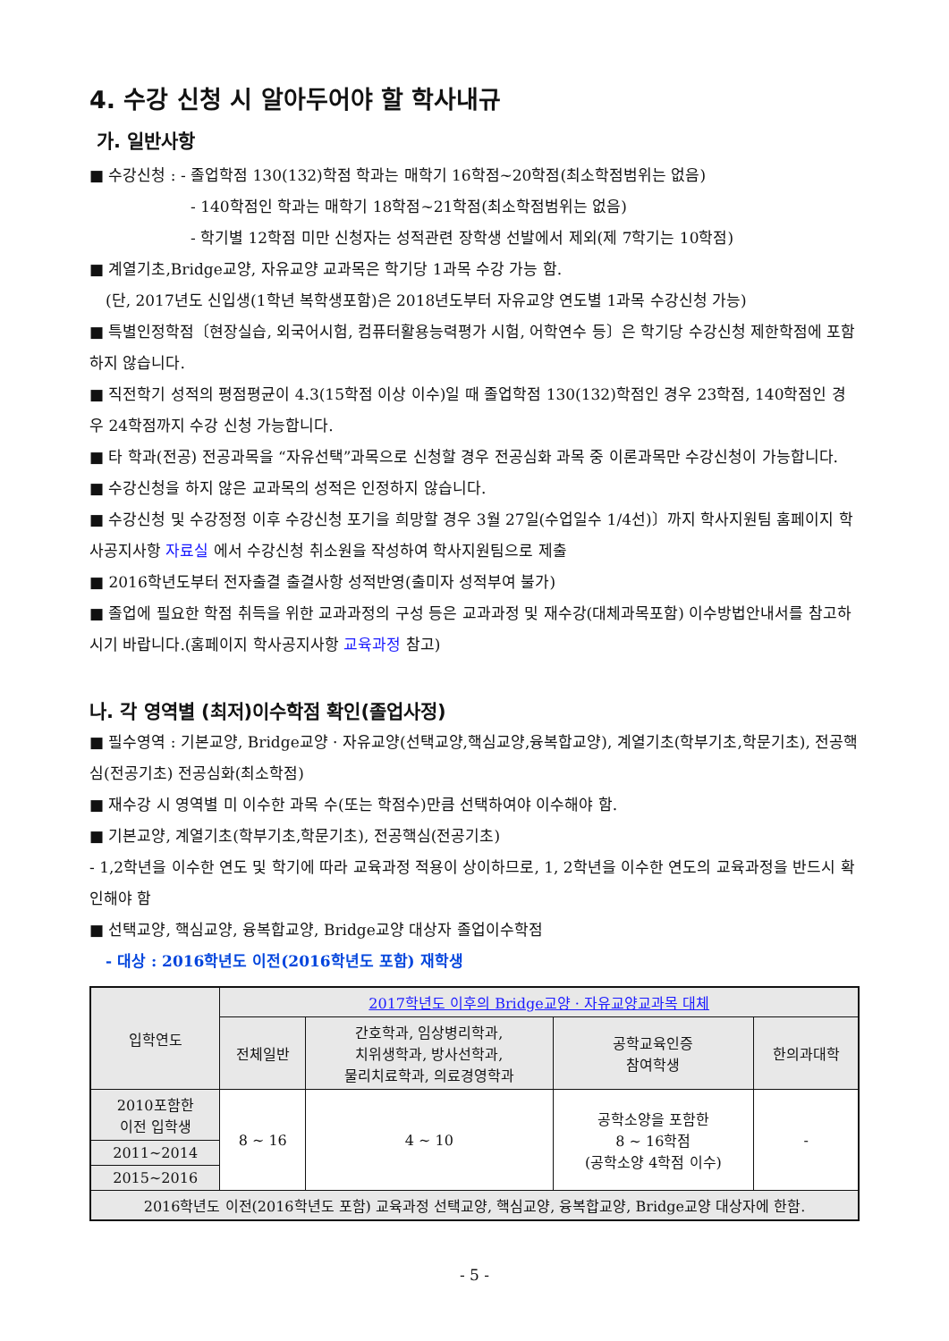4. 수강 신청 시 알아두어야 할 학사내규
가. 일반사항
■ 수강신청 : - 졸업학점 130(132)학점 학과는 매학기 16학점~20학점(최소학점범위는 없음)
- 140학점인 학과는 매학기 18학점~21학점(최소학점범위는 없음)
- 학기별 12학점 미만 신청자는 성적관련 장학생 선발에서 제외(제 7학기는 10학점)
■ 계열기초,Bridge교양, 자유교양 교과목은 학기당 1과목 수강 가능 함.
(단, 2017년도 신입생(1학년 복학생포함)은 2018년도부터 자유교양 연도별 1과목 수강신청 가능)
■ 특별인정학점〔현장실습, 외국어시험, 컴퓨터활용능력평가 시험, 어학연수 등〕은 학기당 수강신청 제한학점에 포함하지 않습니다.
■ 직전학기 성적의 평점평균이 4.3(15학점 이상 이수)일 때 졸업학점 130(132)학점인 경우 23학점, 140학점인 경우 24학점까지 수강 신청 가능합니다.
■ 타 학과(전공) 전공과목을 “자유선택”과목으로 신청할 경우 전공심화 과목 중 이론과목만 수강신청이 가능합니다.
■ 수강신청을 하지 않은 교과목의 성적은 인정하지 않습니다.
■ 수강신청 및 수강정정 이후 수강신청 포기을 희망할 경우 3월 27일(수업일수 1/4선)〕까지 학사지원팀 홈페이지 학사공지사항 자료실 에서 수강신청 취소원을 작성하여 학사지원팀으로 제출
■ 2016학년도부터 전자출결 출결사항 성적반영(출미자 성적부여 불가)
■ 졸업에 필요한 학점 취득을 위한 교과과정의 구성 등은 교과과정 및 재수강(대체과목포함) 이수방법안내서를 참고하시기 바랍니다.(홈페이지 학사공지사항 교육과정 참고)
나. 각 영역별 (최저)이수학점 확인(졸업사정)
■ 필수영역 : 기본교양, Bridge교양 · 자유교양(선택교양,핵심교양,융복합교양), 계열기초(학부기초,학문기초), 전공핵심(전공기초) 전공심화(최소학점)
■ 재수강 시 영역별 미 이수한 과목 수(또는 학점수)만큼 선택하여야 이수해야 함.
■ 기본교양, 계열기초(학부기초,학문기초), 전공핵심(전공기초)
- 1,2학년을 이수한 연도 및 학기에 따라 교육과정 적용이 상이하므로, 1, 2학년을 이수한 연도의 교육과정을 반드시 확인해야 함
■ 선택교양, 핵심교양, 융복합교양, Bridge교양 대상자 졸업이수학점
- 대상 : 2016학년도 이전(2016학년도 포함) 재학생
| 입학연도 | 2017학년도 이후의 Bridge교양 · 자유교양교과목 대체 | | | |
| --- | --- | --- | --- | --- |
| | 전체일반 | 간호학과, 임상병리학과, 치위생학과, 방사선학과, 물리치료학과, 의료경영학과 | 공학교육인증 참여학생 | 한의과대학 |
| 2010포함한 이전 입학생 | 8 ~ 16 | 4 ~ 10 | 공학소양을 포함한 8 ~ 16학점 (공학소양 4학점 이수) | - |
| 2011~2014 | | | | |
| 2015~2016 | | | | |
| 2016학년도 이전(2016학년도 포함) 교육과정 선택교양, 핵심교양, 융복합교양, Bridge교양 대상자에 한함. | | | | |
- 5 -